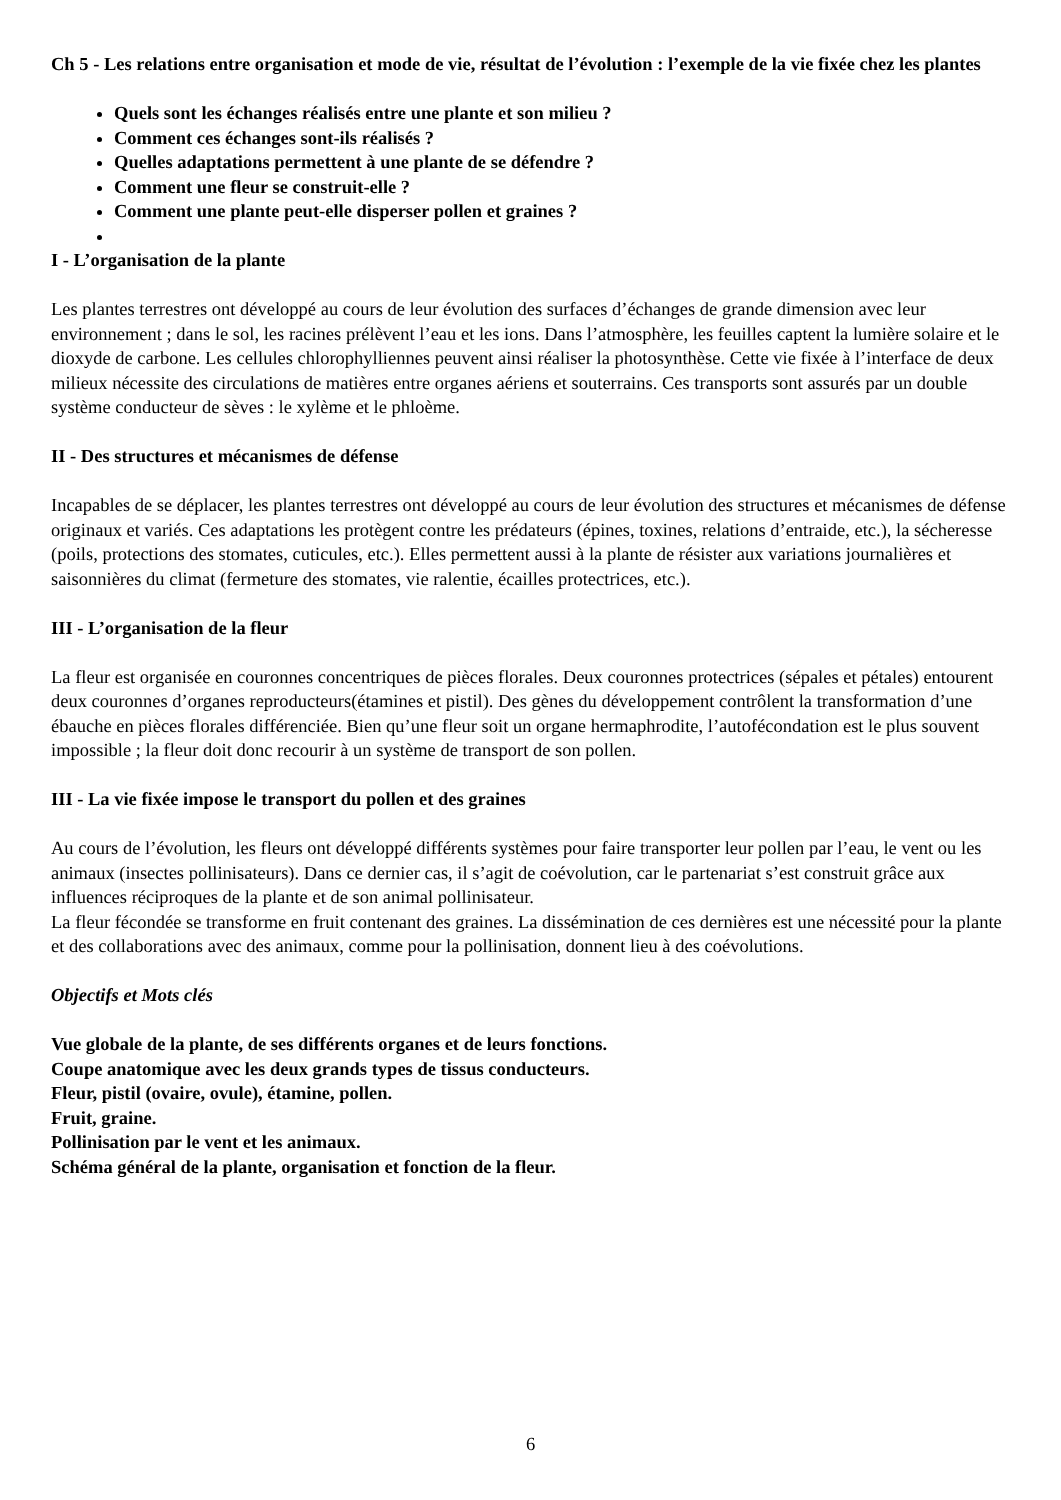Ch 5 - Les relations entre organisation et mode de vie, résultat de l’évolution : l’exemple de la vie fixée chez les plantes
Quels sont les échanges réalisés entre une plante et son milieu ?
Comment ces échanges sont-ils réalisés ?
Quelles adaptations permettent à une plante de se défendre ?
Comment une fleur se construit-elle ?
Comment une plante peut-elle disperser pollen et graines ?
I - L’organisation de la plante
Les plantes terrestres ont développé au cours de leur évolution des surfaces d’échanges de grande dimension avec leur environnement ; dans le sol, les racines prélèvent l’eau et les ions. Dans l’atmosphère, les feuilles captent la lumière solaire et le dioxyde de carbone. Les cellules chlorophylliennes peuvent ainsi réaliser la photosynthèse. Cette vie fixée à l’interface de deux milieux nécessite des circulations de matières entre organes aériens et souterrains. Ces transports sont assurés par un double système conducteur de sèves : le xylème et le phloème.
II - Des structures et mécanismes de défense
Incapables de se déplacer, les plantes terrestres ont développé au cours de leur évolution des structures et mécanismes de défense originaux et variés. Ces adaptations les protègent contre les prédateurs (épines, toxines, relations d’entraide, etc.), la sécheresse (poils, protections des stomates, cuticules, etc.). Elles permettent aussi à la plante de résister aux variations journalières et saisonnières du climat (fermeture des stomates, vie ralentie, écailles protectrices, etc.).
III - L’organisation de la fleur
La fleur est organisée en couronnes concentriques de pièces florales. Deux couronnes protectrices (sépales et pétales) entourent deux couronnes d’organes reproducteurs(étamines et pistil). Des gènes du développement contrôlent la transformation d’une ébauche en pièces florales différenciée. Bien qu’une fleur soit un organe hermaphrodite, l’autofécondation est le plus souvent impossible ; la fleur doit donc recourir à un système de transport de son pollen.
III - La vie fixée impose le transport du pollen et des graines
Au cours de l’évolution, les fleurs ont développé différents systèmes pour faire transporter leur pollen par l’eau, le vent ou les animaux (insectes pollinisateurs). Dans ce dernier cas, il s’agit de coévolution, car le partenariat s’est construit grâce aux influences réciproques de la plante et de son animal pollinisateur.
La fleur fécondée se transforme en fruit contenant des graines. La dissémination de ces dernières est une nécessité pour la plante et des collaborations avec des animaux, comme pour la pollinisation, donnent lieu à des coévolutions.
Objectifs et Mots clés
Vue globale de la plante, de ses différents organes et de leurs fonctions.
Coupe anatomique avec les deux grands types de tissus conducteurs.
Fleur, pistil (ovaire, ovule), étamine, pollen.
Fruit, graine.
Pollinisation par le vent et les animaux.
Schéma général de la plante, organisation et fonction de la fleur.
6